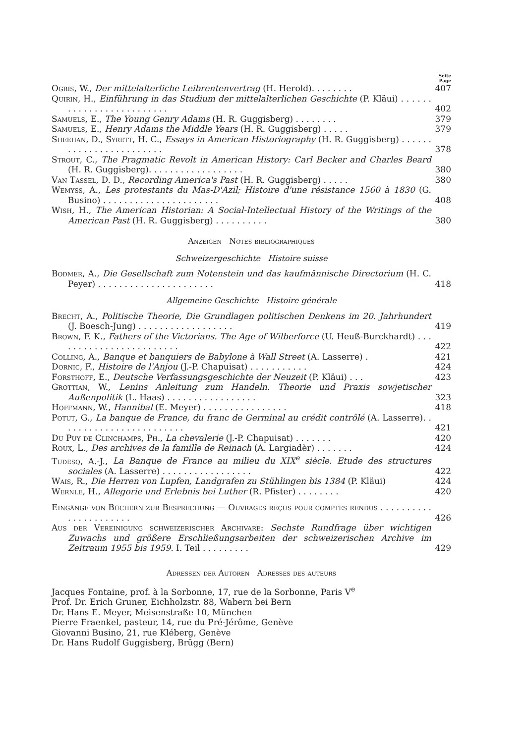Seite
Page
Ogris, W., Der mittelalterliche Leibrentenvertrag (H. Herold). . . . . . . .
407
Quirin, H., Einführung in das Studium der mittelalterlichen Geschichte (P. Kläui) . . . . . . . . . . . . . . . . . . . . . . . . .
402
Samuels, E., The Young Genry Adams (H. R. Guggisberg) . . . . . . . .
379
Samuels, E., Henry Adams the Middle Years (H. R. Guggisberg) . . . . .
379
Sheehan, D., Syrett, H. C., Essays in American Historiography (H. R. Guggisberg) . . . . . . . . . . . . . . . . . . . . . . . .
378
Strout, C., The Pragmatic Revolt in American History: Carl Becker and Charles Beard (H. R. Guggisberg). . . . . . . . . . . . . . . . . .
380
Van Tassel, D. D., Recording America's Past (H. R. Guggisberg) . . . . .
380
Wemyss, A., Les protestants du Mas-D'Azil; Histoire d'une résistance 1560 à 1830 (G. Busino) . . . . . . . . . . . . . . . . . . . . . .
408
Wish, H., The American Historian: A Social-Intellectual History of the Writings of the American Past (H. R. Guggisberg) . . . . . . . . . .
380
Anzeigen Notes bibliographiques
Schweizergeschichte Histoire suisse
Bodmer, A., Die Gesellschaft zum Notenstein und das kaufmännische Directorium (H. C. Peyer) . . . . . . . . . . . . . . . . . . . . . .
418
Allgemeine Geschichte Histoire générale
Brecht, A., Politische Theorie, Die Grundlagen politischen Denkens im 20. Jahrhundert (J. Boesch-Jung) . . . . . . . . . . . . . . . . . .
419
Brown, F. K., Fathers of the Victorians. The Age of Wilberforce (U. Heuß-Burckhardt) . . . . . . . . . . . . . . . . . . . . . . . .
422
Colling, A., Banque et banquiers de Babylone à Wall Street (A. Lasserre) .
421
Dornic, F., Histoire de l'Anjou (J.-P. Chapuisat) . . . . . . . . . . .
424
Forsthoff, E., Deutsche Verfassungsgeschichte der Neuzeit (P. Kläui) . . .
423
Grottian, W., Lenins Anleitung zum Handeln. Theorie und Praxis sowjetischer Außenpolitik (L. Haas) . . . . . . . . . . . . . . . . .
323
Hoffmann, W., Hannibal (E. Meyer) . . . . . . . . . . . . . . . .
418
Potut, G., La banque de France, du franc de Germinal au crédit contrôlé (A. Lasserre). . . . . . . . . . . . . . . . . . . . . . . .
421
Du Puy de Clinchamps, Ph., La chevalerie (J.-P. Chapuisat) . . . . . . .
420
Roux, L., Des archives de la famille de Reinach (A. Largiadèr) . . . . . . .
424
Tudesq, A.-J., La Banque de France au milieu du XIX<sup>e</sup> siècle. Etude des structures sociales (A. Lasserre) . . . . . . . . . . . . . . . . .
422
Wais, R., Die Herren von Lupfen, Landgrafen zu Stühlingen bis 1384 (P. Kläui)
424
Wernle, H., Allegorie und Erlebnis bei Luther (R. Pfister) . . . . . . . .
420
Eingänge von Büchern zur Besprechung — Ouvrages reçus pour comptes rendus . . . . . . . . . . . . . . . . . . . . . .
426
Aus der Vereinigung schweizerischer Archivare: Sechste Rundfrage über wichtigen Zuwachs und größere Erschließungsarbeiten der schweizerischen Archive im Zeitraum 1955 bis 1959. I. Teil . . . . . . . . .
429
Adressen der Autoren Adresses des auteurs
Jacques Fontaine, prof. à la Sorbonne, 17, rue de la Sorbonne, Paris V<sup>e</sup>
Prof. Dr. Erich Gruner, Eichholzstr. 88, Wabern bei Bern
Dr. Hans E. Meyer, Meisenstraße 10, München
Pierre Fraenkel, pasteur, 14, rue du Pré-Jérôme, Genève
Giovanni Busino, 21, rue Kléberg, Genève
Dr. Hans Rudolf Guggisberg, Brügg (Bern)